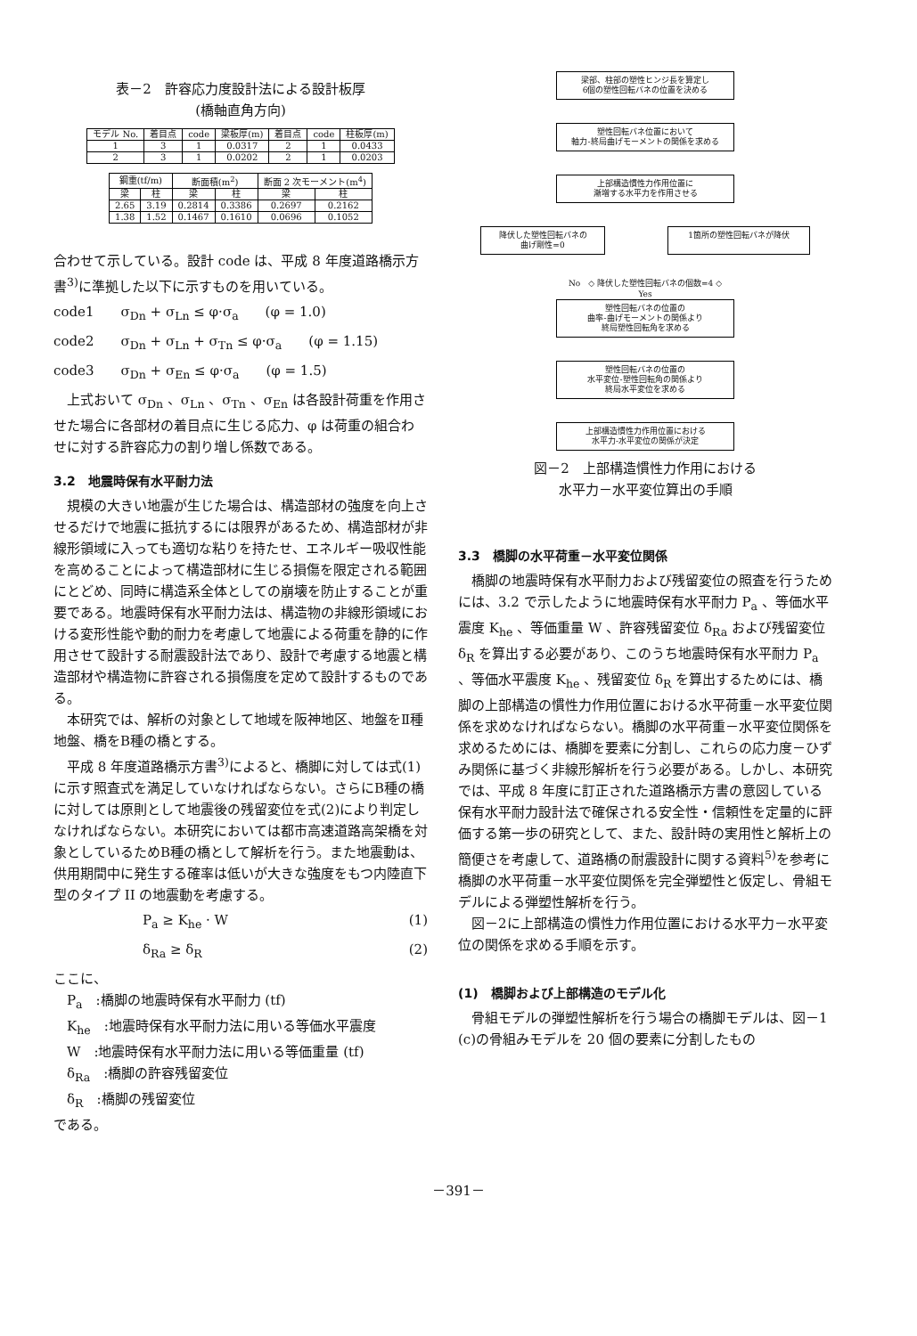表－2　許容応力度設計法による設計板厚
(橋軸直角方向)
| モデル No. | 着目点 | code | 梁板厚(m) | 着目点 | code | 柱板厚(m) |
| --- | --- | --- | --- | --- | --- | --- |
| 1 | 3 | 1 | 0.0317 | 2 | 1 | 0.0433 |
| 2 | 3 | 1 | 0.0202 | 2 | 1 | 0.0203 |
| 鋼重(tf/m) | | 断面積(m<sup>2</sup>) | | 断面 2 次モーメント(m<sup>4</sup>) | |
| --- | --- | --- | --- | --- | --- |
| 梁 | 柱 | 梁 | 柱 | 梁 | 柱 |
| 2.65 | 3.19 | 0.2814 | 0.3386 | 0.2697 | 0.2162 |
| 1.38 | 1.52 | 0.1467 | 0.1610 | 0.0696 | 0.1052 |
合わせて示している。設計 code は、平成 8 年度道路橋示方書<sup>3)</sup>に準拠した以下に示すものを用いている。
code1 σ<sub>Dn</sub> + σ<sub>Ln</sub> ≤ φ·σ<sub>a</sub> (φ = 1.0)
code2 σ<sub>Dn</sub> + σ<sub>Ln</sub> + σ<sub>Tn</sub> ≤ φ·σ<sub>a</sub> (φ = 1.15)
code3 σ<sub>Dn</sub> + σ<sub>En</sub> ≤ φ·σ<sub>a</sub> (φ = 1.5)
上式おいて σ<sub>Dn</sub> 、σ<sub>Ln</sub> 、σ<sub>Tn</sub> 、σ<sub>En</sub> は各設計荷重を作用させた場合に各部材の着目点に生じる応力、φ は荷重の組合わせに対する許容応力の割り増し係数である。
3.2　地震時保有水平耐力法
規模の大きい地震が生じた場合は、構造部材の強度を向上させるだけで地震に抵抗するには限界があるため、構造部材が非線形領域に入っても適切な粘りを持たせ、エネルギー吸収性能を高めることによって構造部材に生じる損傷を限定される範囲にとどめ、同時に構造系全体としての崩壊を防止することが重要である。地震時保有水平耐力法は、構造物の非線形領域における変形性能や動的耐力を考慮して地震による荷重を静的に作用させて設計する耐震設計法であり、設計で考慮する地震と構造部材や構造物に許容される損傷度を定めて設計するものである。
本研究では、解析の対象として地域を阪神地区、地盤をⅡ種地盤、橋をB種の橋とする。
平成 8 年度道路橋示方書<sup>3)</sup>によると、橋脚に対しては式(1)に示す照査式を満足していなければならない。さらにB種の橋に対しては原則として地震後の残留変位を式(2)により判定しなければならない。本研究においては都市高速道路高架橋を対象としているためB種の橋として解析を行う。また地震動は、供用期間中に発生する確率は低いが大きな強度をもつ内陸直下型のタイプ II の地震動を考慮する。
P<sub>a</sub> ≥ K<sub>he</sub> · W (1)
δ<sub>Ra</sub> ≥ δ<sub>R</sub> (2)
ここに、
P<sub>a</sub>　:橋脚の地震時保有水平耐力 (tf)
K<sub>he</sub>　:地震時保有水平耐力法に用いる等価水平震度
W　:地震時保有水平耐力法に用いる等価重量 (tf)
δ<sub>Ra</sub>　:橋脚の許容残留変位
δ<sub>R</sub>　:橋脚の残留変位
である。
梁部、柱部の塑性ヒンジ長を算定し
6個の塑性回転バネの位置を決める
塑性回転バネ位置において
軸力-終局曲げモーメントの関係を求める
上部構造慣性力作用位置に
漸増する水平力を作用させる
降伏した塑性回転バネの
曲げ剛性=0
1箇所の塑性回転バネが降伏
No　◇ 降伏した塑性回転バネの個数=4 ◇
Yes
塑性回転バネの位置の
曲率-曲げモーメントの関係より
終局塑性回転角を求める
塑性回転バネの位置の
水平変位-塑性回転角の関係より
終局水平変位を求める
上部構造慣性力作用位置における
水平力-水平変位の関係が決定
図－2　上部構造慣性力作用における
水平力－水平変位算出の手順
3.3　橋脚の水平荷重－水平変位関係
橋脚の地震時保有水平耐力および残留変位の照査を行うためには、3.2 で示したように地震時保有水平耐力 P<sub>a</sub> 、等価水平震度 K<sub>he</sub> 、等価重量 W 、許容残留変位 δ<sub>Ra</sub> および残留変位 δ<sub>R</sub> を算出する必要があり、このうち地震時保有水平耐力 P<sub>a</sub> 、等価水平震度 K<sub>he</sub> 、残留変位 δ<sub>R</sub> を算出するためには、橋脚の上部構造の慣性力作用位置における水平荷重－水平変位関係を求めなければならない。橋脚の水平荷重－水平変位関係を求めるためには、橋脚を要素に分割し、これらの応力度－ひずみ関係に基づく非線形解析を行う必要がある。しかし、本研究では、平成 8 年度に訂正された道路橋示方書の意図している保有水平耐力設計法で確保される安全性・信頼性を定量的に評価する第一歩の研究として、また、設計時の実用性と解析上の簡便さを考慮して、道路橋の耐震設計に関する資料<sup>5)</sup>を参考に橋脚の水平荷重－水平変位関係を完全弾塑性と仮定し、骨組モデルによる弾塑性解析を行う。
図－2に上部構造の慣性力作用位置における水平力－水平変位の関係を求める手順を示す。
(1)　橋脚および上部構造のモデル化
骨組モデルの弾塑性解析を行う場合の橋脚モデルは、図－1 (c)の骨組みモデルを 20 個の要素に分割したもの
－391－